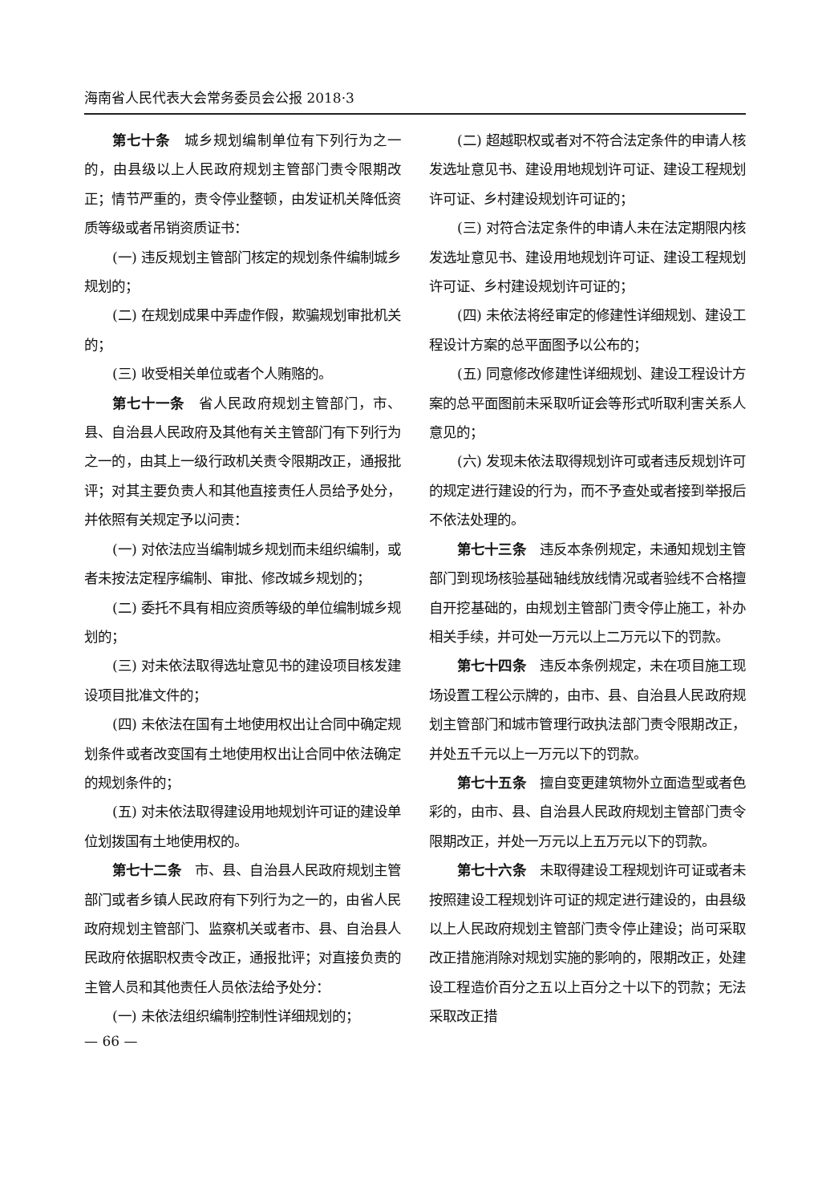海南省人民代表大会常务委员会公报 2018·3
第七十条　城乡规划编制单位有下列行为之一的，由县级以上人民政府规划主管部门责令限期改正；情节严重的，责令停业整顿，由发证机关降低资质等级或者吊销资质证书：
(一) 违反规划主管部门核定的规划条件编制城乡规划的；
(二) 在规划成果中弄虚作假，欺骗规划审批机关的；
(三) 收受相关单位或者个人贿赂的。
第七十一条　省人民政府规划主管部门，市、县、自治县人民政府及其他有关主管部门有下列行为之一的，由其上一级行政机关责令限期改正，通报批评；对其主要负责人和其他直接责任人员给予处分，并依照有关规定予以问责：
(一) 对依法应当编制城乡规划而未组织编制，或者未按法定程序编制、审批、修改城乡规划的；
(二) 委托不具有相应资质等级的单位编制城乡规划的；
(三) 对未依法取得选址意见书的建设项目核发建设项目批准文件的；
(四) 未依法在国有土地使用权出让合同中确定规划条件或者改变国有土地使用权出让合同中依法确定的规划条件的；
(五) 对未依法取得建设用地规划许可证的建设单位划拨国有土地使用权的。
第七十二条　市、县、自治县人民政府规划主管部门或者乡镇人民政府有下列行为之一的，由省人民政府规划主管部门、监察机关或者市、县、自治县人民政府依据职权责令改正，通报批评；对直接负责的主管人员和其他责任人员依法给予处分：
(一) 未依法组织编制控制性详细规划的；
(二) 超越职权或者对不符合法定条件的申请人核发选址意见书、建设用地规划许可证、建设工程规划许可证、乡村建设规划许可证的；
(三) 对符合法定条件的申请人未在法定期限内核发选址意见书、建设用地规划许可证、建设工程规划许可证、乡村建设规划许可证的；
(四) 未依法将经审定的修建性详细规划、建设工程设计方案的总平面图予以公布的；
(五) 同意修改修建性详细规划、建设工程设计方案的总平面图前未采取听证会等形式听取利害关系人意见的；
(六) 发现未依法取得规划许可或者违反规划许可的规定进行建设的行为，而不予查处或者接到举报后不依法处理的。
第七十三条　违反本条例规定，未通知规划主管部门到现场核验基础轴线放线情况或者验线不合格擅自开挖基础的，由规划主管部门责令停止施工，补办相关手续，并可处一万元以上二万元以下的罚款。
第七十四条　违反本条例规定，未在项目施工现场设置工程公示牌的，由市、县、自治县人民政府规划主管部门和城市管理行政执法部门责令限期改正，并处五千元以上一万元以下的罚款。
第七十五条　擅自变更建筑物外立面造型或者色彩的，由市、县、自治县人民政府规划主管部门责令限期改正，并处一万元以上五万元以下的罚款。
第七十六条　未取得建设工程规划许可证或者未按照建设工程规划许可证的规定进行建设的，由县级以上人民政府规划主管部门责令停止建设；尚可采取改正措施消除对规划实施的影响的，限期改正，处建设工程造价百分之五以上百分之十以下的罚款；无法采取改正措
— 66 —